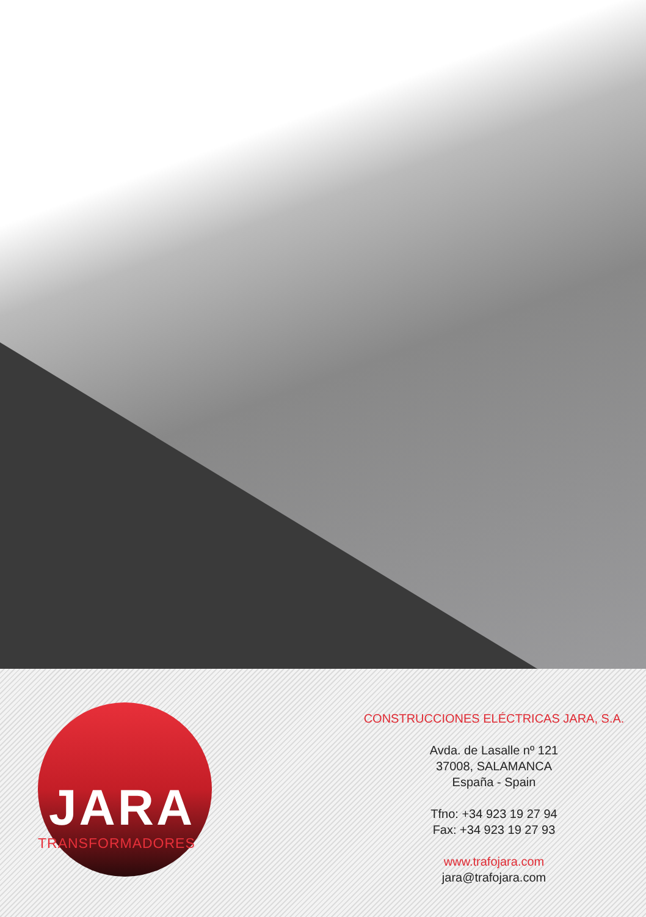JARA
TRANSFORMADORES
CONSTRUCCIONES ELÉCTRICAS JARA, S.A.
Avda. de Lasalle nº 121
37008, SALAMANCA
España - Spain
Tfno: +34 923 19 27 94
Fax: +34 923 19 27 93
www.trafojara.com
jara@trafojara.com